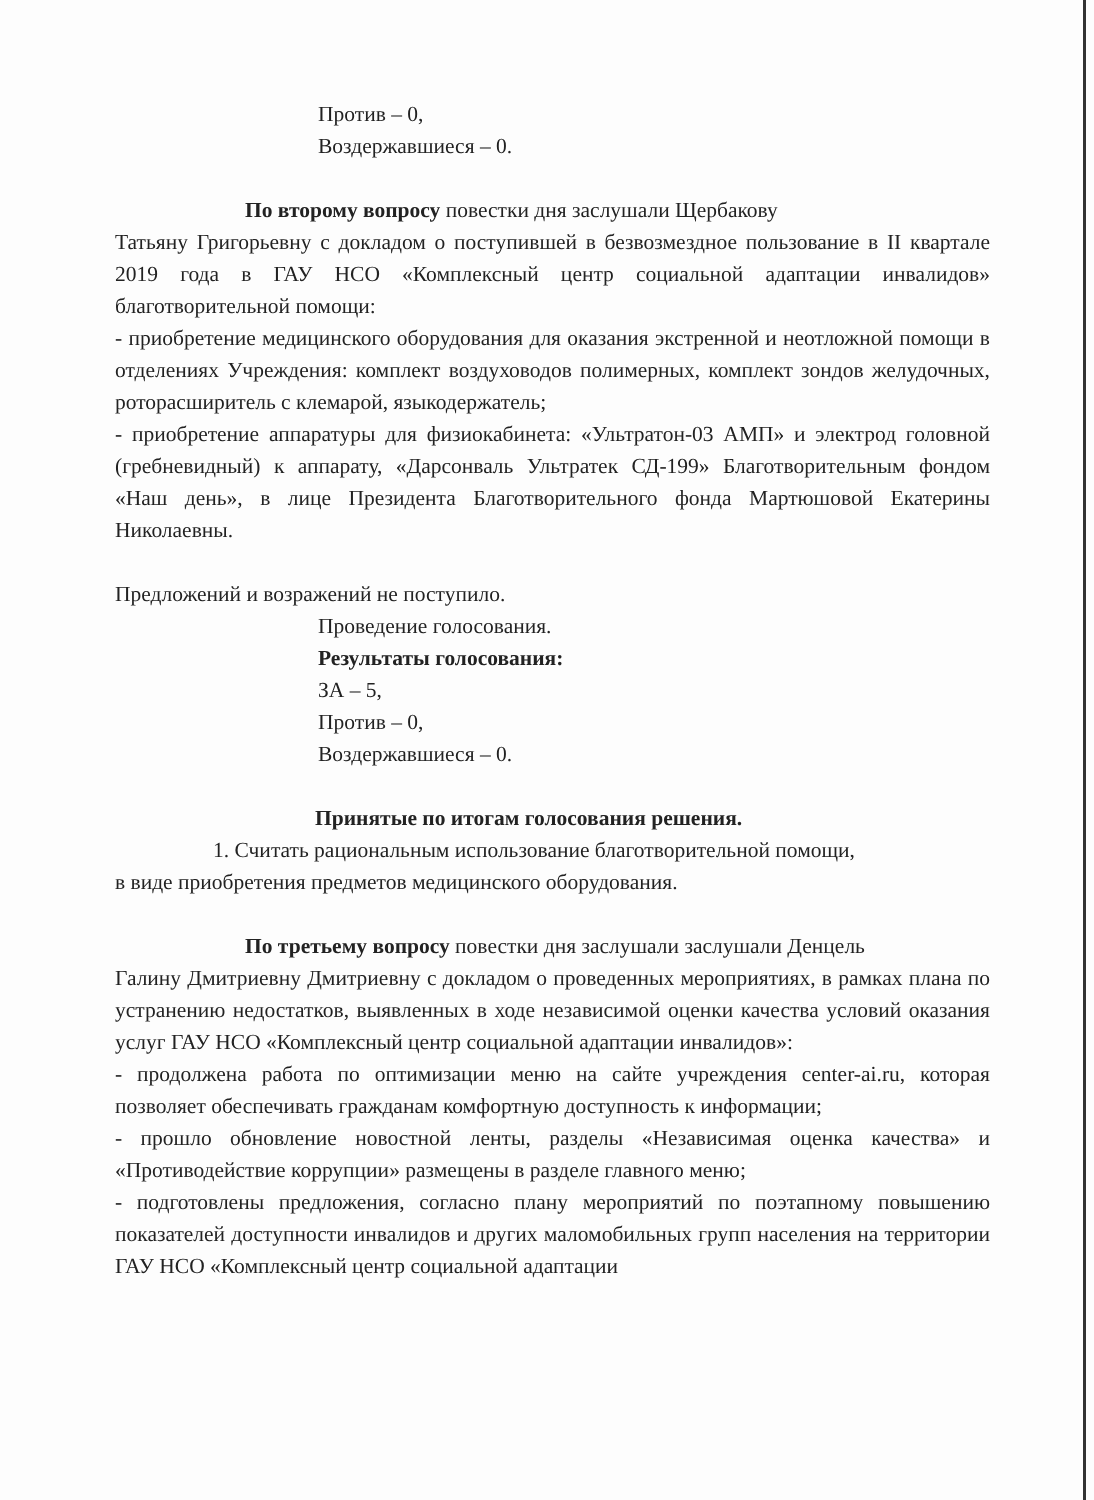Против – 0,
Воздержавшиеся – 0.
По второму вопросу повестки дня заслушали Щербакову
Татьяну Григорьевну с докладом о поступившей в безвозмездное пользование в II квартале 2019 года в ГАУ НСО «Комплексный центр социальной адаптации инвалидов» благотворительной помощи:
- приобретение медицинского оборудования для оказания экстренной и неотложной помощи в отделениях Учреждения: комплект воздуховодов полимерных, комплект зондов желудочных, роторасширитель с клемарой, языкодержатель;
- приобретение аппаратуры для физиокабинета: «Ультратон-03 АМП» и электрод головной (гребневидный) к аппарату, «Дарсонваль Ультратек СД-199» Благотворительным фондом «Наш день», в лице Президента Благотворительного фонда Мартюшовой Екатерины Николаевны.
Предложений и возражений не поступило.
Проведение голосования.
Результаты голосования:
ЗА – 5,
Против – 0,
Воздержавшиеся – 0.
Принятые по итогам голосования решения.
1. Считать рациональным использование благотворительной помощи,
в виде приобретения предметов медицинского оборудования.
По третьему вопросу повестки дня заслушали заслушали Денцель
Галину Дмитриевну Дмитриевну с докладом о проведенных мероприятиях, в рамках плана по устранению недостатков, выявленных в ходе независимой оценки качества условий оказания услуг ГАУ НСО «Комплексный центр социальной адаптации инвалидов»:
- продолжена работа по оптимизации меню на сайте учреждения center-ai.ru, которая позволяет обеспечивать гражданам комфортную доступность к информации;
- прошло обновление новостной ленты, разделы «Независимая оценка качества» и «Противодействие коррупции» размещены в разделе главного меню;
- подготовлены предложения, согласно плану мероприятий по поэтапному повышению показателей доступности инвалидов и других маломобильных групп населения на территории ГАУ НСО «Комплексный центр социальной адаптации